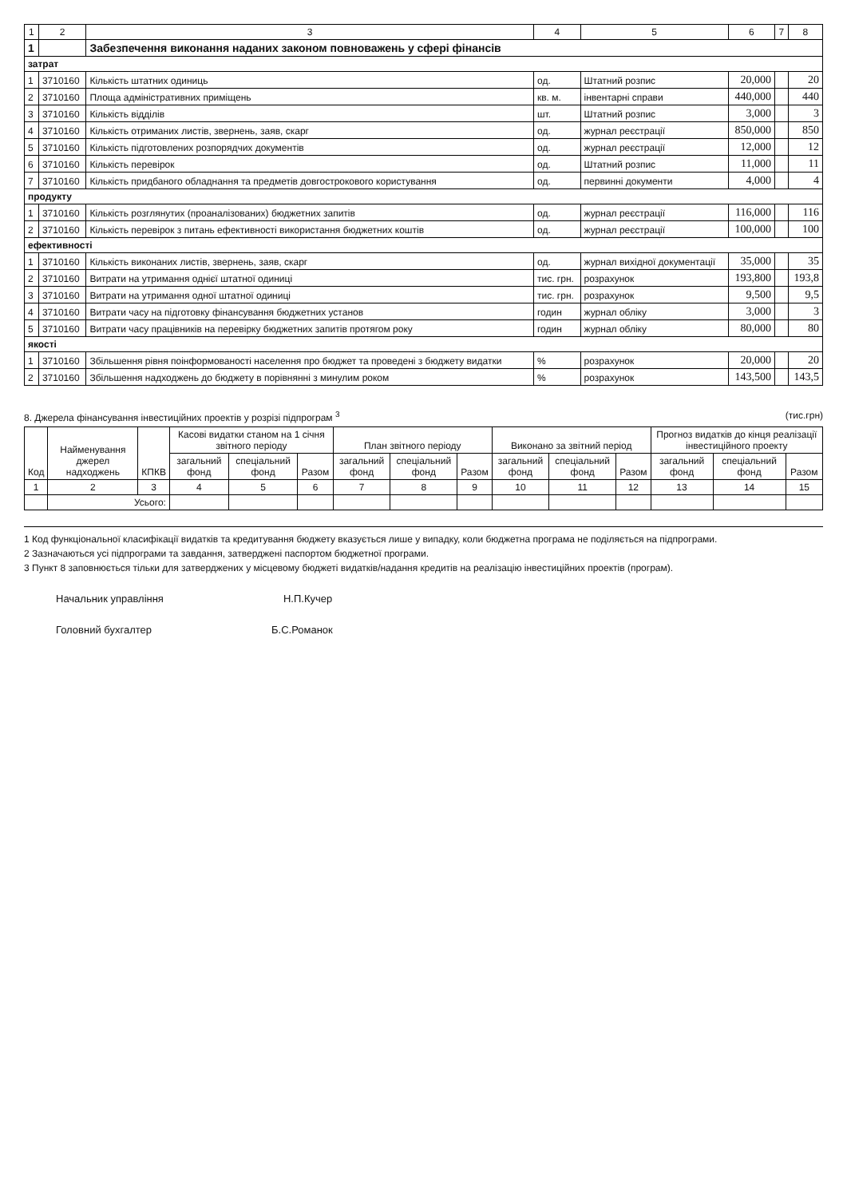| 1 | 2 | 3 | 4 | 5 | 6 | 7 | 8 |
| --- | --- | --- | --- | --- | --- | --- | --- |
| 1 | | Забезпечення виконання наданих законом повноважень у сфері фінансів | | | | | |
| затрат | | | | | | | |
| 1 | 3710160 | Кількість штатних одиниць | од. | Штатний розпис | 20,000 | | 20 |
| 2 | 3710160 | Площа адміністративних приміщень | кв. м. | інвентарні справи | 440,000 | | 440 |
| 3 | 3710160 | Кількість відділів | шт. | Штатний розпис | 3,000 | | 3 |
| 4 | 3710160 | Кількість отриманих листів, звернень, заяв, скарг | од. | журнал реєстрації | 850,000 | | 850 |
| 5 | 3710160 | Кількість підготовлених розпорядчих документів | од. | журнал реєстрації | 12,000 | | 12 |
| 6 | 3710160 | Кількість перевірок | од. | Штатний розпис | 11,000 | | 11 |
| 7 | 3710160 | Кількість придбаного обладнання та предметів довгострокового користування | од. | первинні документи | 4,000 | | 4 |
| продукту | | | | | | | |
| 1 | 3710160 | Кількість розглянутих (проаналізованих) бюджетних запитів | од. | журнал реєстрації | 116,000 | | 116 |
| 2 | 3710160 | Кількість перевірок з питань ефективності використання бюджетних коштів | од. | журнал реєстрації | 100,000 | | 100 |
| ефективності | | | | | | | |
| 1 | 3710160 | Кількість виконаних листів, звернень, заяв, скарг | од. | журнал вихідної документації | 35,000 | | 35 |
| 2 | 3710160 | Витрати на утримання однієї штатної одиниці | тис. грн. | розрахунок | 193,800 | | 193,8 |
| 3 | 3710160 | Витрати на утримання одної штатної одиниці | тис. грн. | розрахунок | 9,500 | | 9,5 |
| 4 | 3710160 | Витрати часу на підготовку фінансування бюджетних установ | годин | журнал обліку | 3,000 | | 3 |
| 5 | 3710160 | Витрати часу працівників на перевірку бюджетних запитів протягом року | годин | журнал обліку | 80,000 | | 80 |
| якості | | | | | | | |
| 1 | 3710160 | Збільшення рівня поінформованості населення про бюджет та проведені з бюджету видатки | % | розрахунок | 20,000 | | 20 |
| 2 | 3710160 | Збільшення надходжень до бюджету в порівнянні з минулим роком | % | розрахунок | 143,500 | | 143,5 |
8. Джерела фінансування інвестиційних проектів у розрізі підпрограм <sup>3</sup> (тис.грн)
| Код | Найменування джерел надходжень | КПКВ | Касові видатки станом на 1 січня звітного періоду | | | План звітного періоду | | | Виконано за звітний період | | | Прогноз видатків до кінця реалізації інвестиційного проекту | | |
| --- | --- | --- | --- | --- | --- | --- | --- | --- | --- | --- | --- | --- | --- | --- |
| | | | загальний фонд | спеціальний фонд | Разом | загальний фонд | спеціальний фонд | Разом | загальний фонд | спеціальний фонд | Разом | загальний фонд | спеціальний фонд | Разом |
| 1 | 2 | 3 | 4 | 5 | 6 | 7 | 8 | 9 | 10 | 11 | 12 | 13 | 14 | 15 |
| | Усього: | | | | | | | | | | | | | |
1 Код функціональної класифікації видатків та кредитування бюджету вказується лише у випадку, коли бюджетна програма не поділяється на підпрограми.
2 Зазначаються усі підпрограми та завдання, затверджені паспортом бюджетної програми.
3 Пункт 8 заповнюється тільки для затверджених у місцевому бюджеті видатків/надання кредитів на реалізацію інвестиційних проектів (програм).
Начальник управління Н.П.Кучер
Головний бухгалтер Б.С.Романок